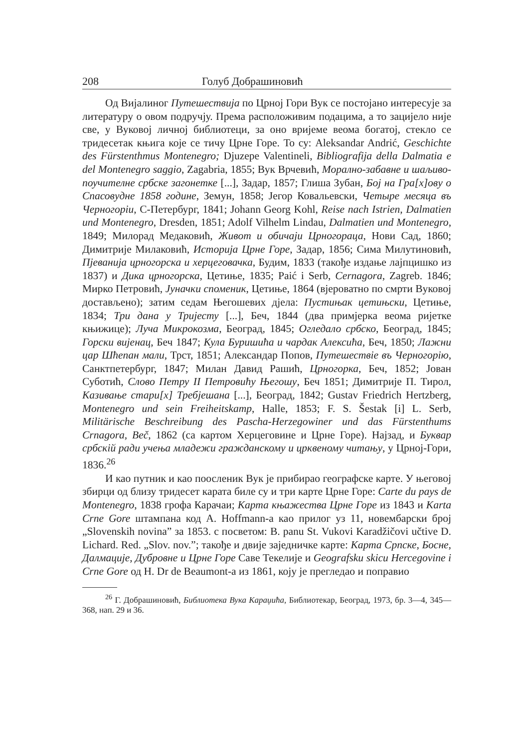208 Голуб Добрашиновић
Од Вијалиног Путешествија по Црној Гори Вук се постојано интересује за литературу о овом подручју. Према расположивим подацима, а то зацијело није све, у Вуковој личној библиотеци, за оно вријеме веома богатој, стекло се тридесетак књига које се тичу Црне Горе. То су: Aleksandar Andrić, Geschichte des Fürstenthmus Montenegro; Djuzepe Valentineli, Bibliografija della Dalmatia e del Montenegro saggio, Zagabria, 1855; Вук Врчевић, Морално-забавне и шаљиво-поучителне србске загонетке [...], Задар, 1857; Глиша Зубан, Бој на Гра[х]ову о Спасовудне 1858 године, Земун, 1858; Јегор Ковальевски, Четыре месяца въ Черногоріи, С-Петербург, 1841; Johann Georg Kohl, Reise nach Istrien, Dalmatien und Montenegro, Dresden, 1851; Adolf Vilhelm Lindau, Dalmatien und Montenegro, 1849; Милорад Медаковић, Живот и обичаји Црногораца, Нови Сад, 1860; Димитрије Милаковић, Историја Црне Горе, Задар, 1856; Сима Милутиновић, Пјеванија црногорска и херцеговачка, Будим, 1833 (такође издање лајпцишко из 1837) и Дика црногорска, Цетиње, 1835; Paić i Serb, Cernagora, Zagreb. 1846; Мирко Петровић, Јуначки споменик, Цетиње, 1864 (вјероватно по смрти Вуковој достављено); затим седам Његошевих дјела: Пустињак цетињски, Цетиње, 1834; Три дана у Тријесту [...], Беч, 1844 (два примјерка веома ријетке књижице); Луча Микрокозма, Београд, 1845; Огледало србско, Београд, 1845; Горски вијенац, Беч 1847; Кула Буришића и чардак Алексића, Беч, 1850; Лажни цар Шћепан мали, Трст, 1851; Александар Попов, Путешествіе въ Черногорію, Санктпетербург, 1847; Милан Давид Рашић, Црногорка, Беч, 1852; Јован Суботић, Слово Петру II Петровићу Његошу, Беч 1851; Димитрије П. Тирол, Казивање стари[х] Требјешана [...], Београд, 1842; Gustav Friedrich Hertzberg, Montenegro und sein Freiheitskamp, Halle, 1853; F. S. Šestak [i] L. Serb, Militärische Beschreibung des Pascha-Herzegowiner und das Fürstenthums Crnagora, Beč, 1862 (са картом Херцеговине и Црне Горе). Најзад, и Буквар србскій ради учења младежи гражданскому и црквеному читању, у Црној-Гори, 1836.<sup>26</sup>
И као путник и као поосленик Вук је прибирао географске карте. У његовој збирци од близу тридесет карата биле су и три карте Црне Горе: Carte du pays de Montenegro, 1838 грофа Карачаи; Карта књажества Црне Горе из 1843 и Karta Crne Gore штампана код А. Hoffmann-а као прилог уз 11, новембарски број „Slovenskih novina” за 1853. с посветом: B. panu St. Vukovi Karadžičovi učtive D. Lichard. Red. „Slov. nov.”; такође и двије заједничке карте: Карта Српске, Босне, Далмације, Дубровне и Црне Горе Саве Текелије и Geografsku skicu Hercegovine i Crne Gore од H. Dr de Beaumont-а из 1861, коју је прегледао и поправио
<sup>26</sup> Г. Добрашиновић, Библиотека Вука Караџића, Библиотекар, Београд, 1973, бр. 3—4, 345—368, нап. 29 и 36.